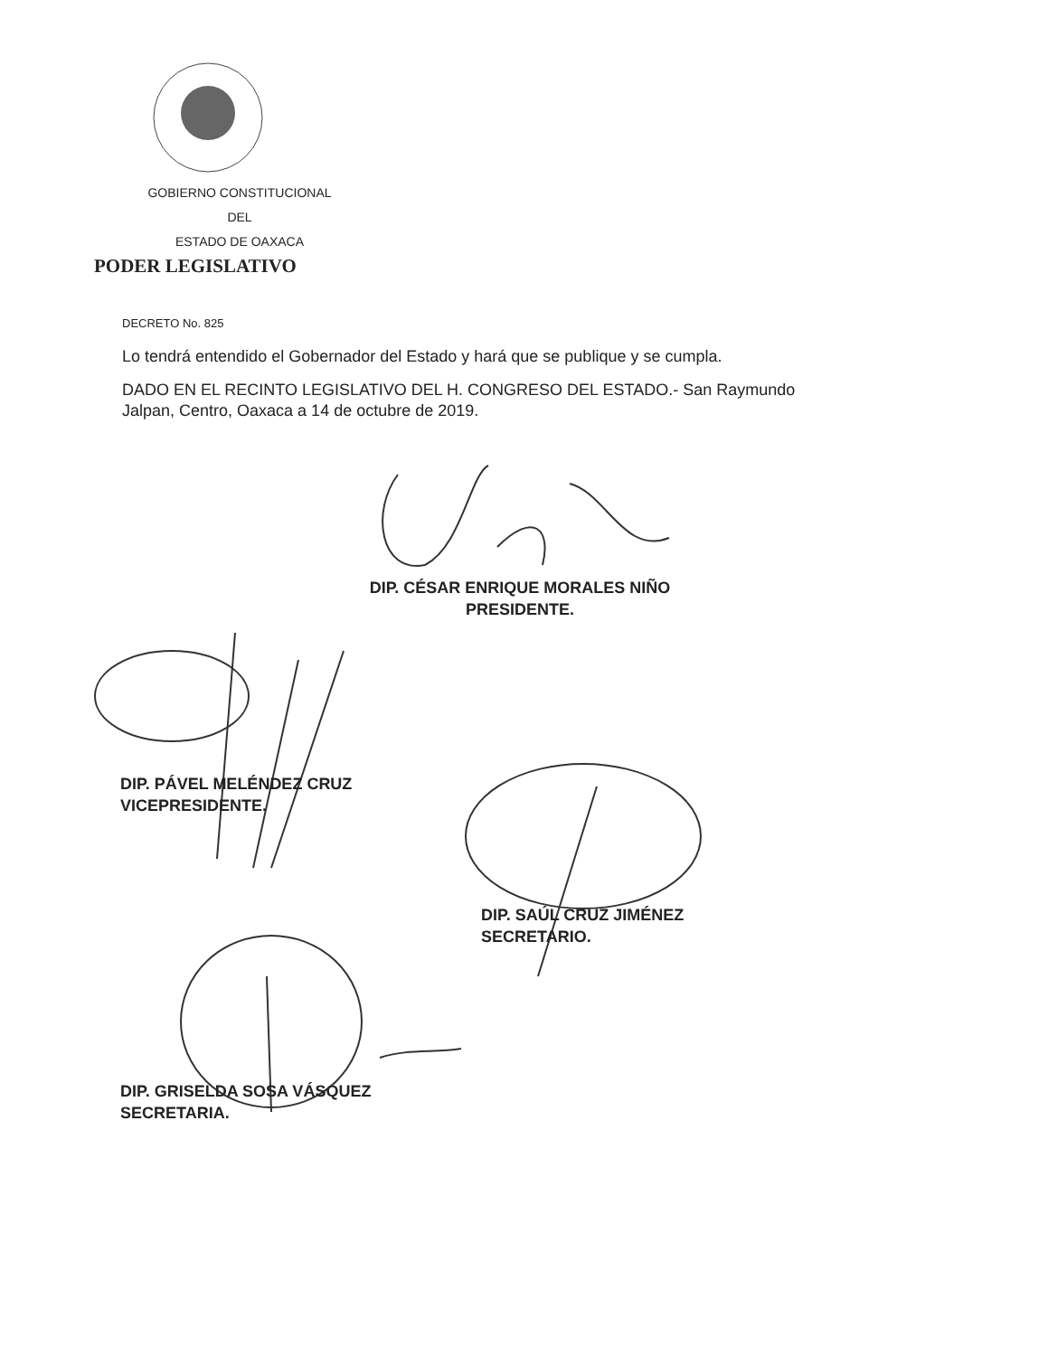GOBIERNO CONSTITUCIONAL
DEL
ESTADO DE OAXACA
PODER LEGISLATIVO
DECRETO No. 825
Lo tendrá entendido el Gobernador del Estado y hará que se publique y se cumpla.
DADO EN EL RECINTO LEGISLATIVO DEL H. CONGRESO DEL ESTADO.- San Raymundo Jalpan, Centro, Oaxaca a 14 de octubre de 2019.
DIP. CÉSAR ENRIQUE MORALES NIÑO
PRESIDENTE.
DIP. PÁVEL MELÉNDEZ CRUZ
VICEPRESIDENTE.
DIP. SAÚL CRUZ JIMÉNEZ
SECRETARIO.
DIP. GRISELDA SOSA VÁSQUEZ
SECRETARIA.